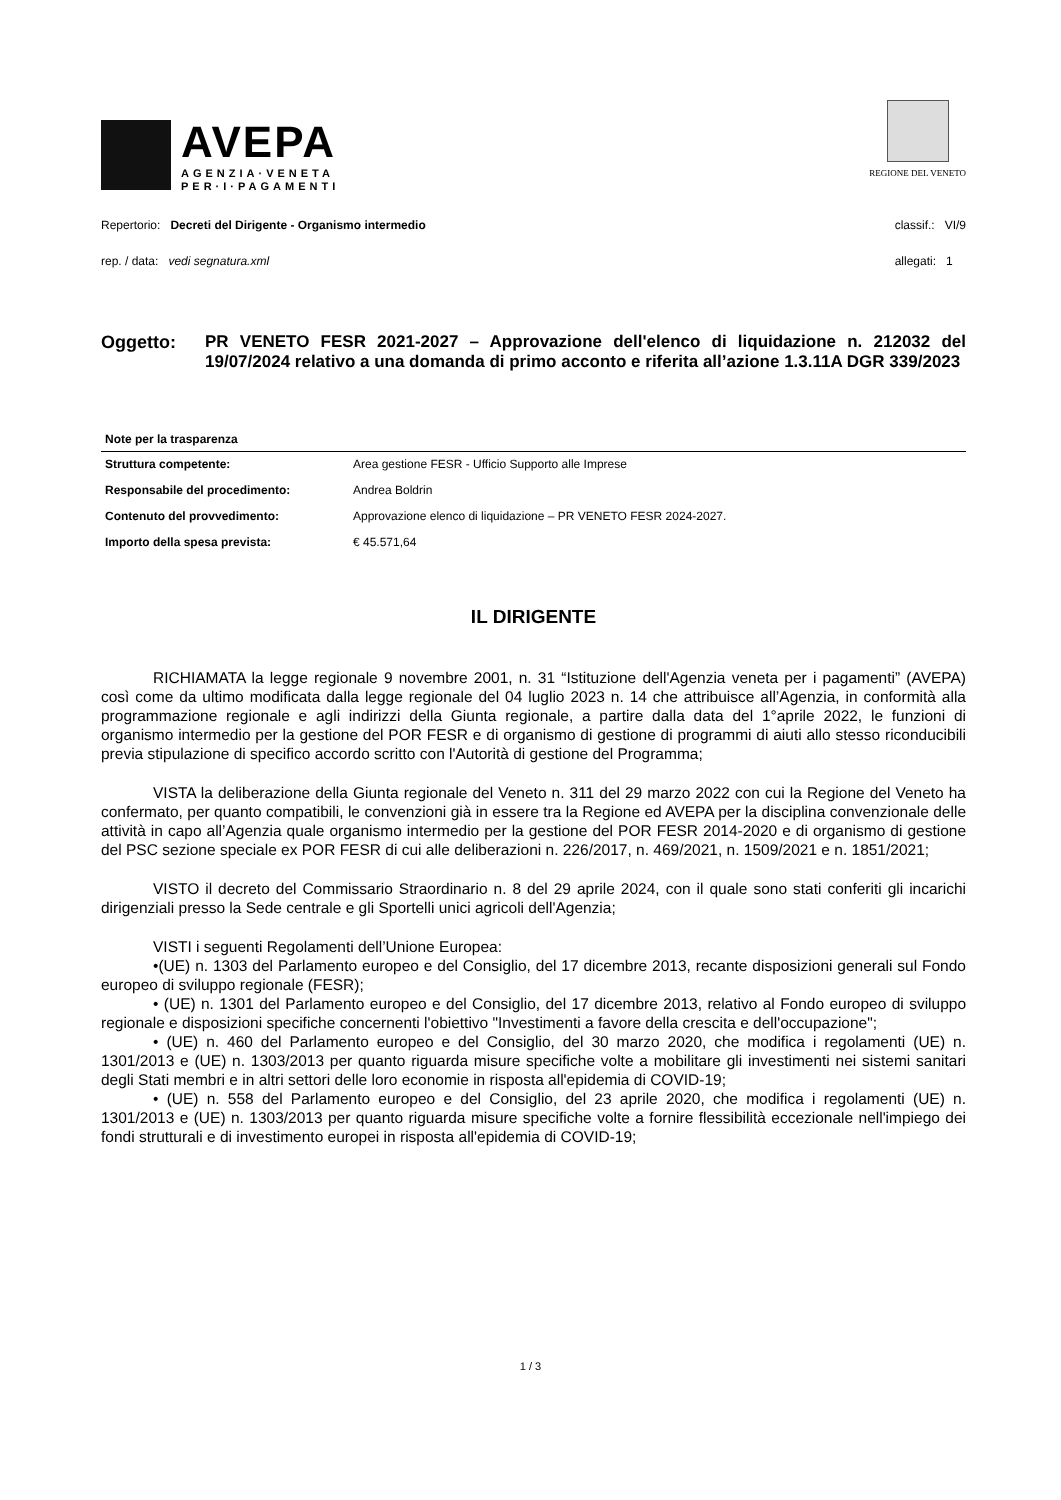AVEPA
AGENZIA·VENETA
PER·I·PAGAMENTI
REGIONE DEL VENETO
Repertorio: Decreti del Dirigente - Organismo intermedio
rep. / data: vedi segnatura.xml
classif.: VI/9
allegati: 1
Oggetto:
PR VENETO FESR 2021-2027 – Approvazione dell'elenco di liquidazione n. 212032 del 19/07/2024 relativo a una domanda di primo acconto e riferita all’azione 1.3.11A DGR 339/2023
Note per la trasparenza
| Struttura competente: | Area gestione FESR - Ufficio Supporto alle Imprese |
| Responsabile del procedimento: | Andrea Boldrin |
| Contenuto del provvedimento: | Approvazione elenco di liquidazione – PR VENETO FESR 2024-2027. |
| Importo della spesa prevista: | € 45.571,64 |
IL DIRIGENTE
RICHIAMATA la legge regionale 9 novembre 2001, n. 31 “Istituzione dell'Agenzia veneta per i pagamenti” (AVEPA) così come da ultimo modificata dalla legge regionale del 04 luglio 2023 n. 14 che attribuisce all’Agenzia, in conformità alla programmazione regionale e agli indirizzi della Giunta regionale, a partire dalla data del 1°aprile 2022, le funzioni di organismo intermedio per la gestione del POR FESR e di organismo di gestione di programmi di aiuti allo stesso riconducibili previa stipulazione di specifico accordo scritto con l'Autorità di gestione del Programma;
VISTA la deliberazione della Giunta regionale del Veneto n. 311 del 29 marzo 2022 con cui la Regione del Veneto ha confermato, per quanto compatibili, le convenzioni già in essere tra la Regione ed AVEPA per la disciplina convenzionale delle attività in capo all’Agenzia quale organismo intermedio per la gestione del POR FESR 2014-2020 e di organismo di gestione del PSC sezione speciale ex POR FESR di cui alle deliberazioni n. 226/2017, n. 469/2021, n. 1509/2021 e n. 1851/2021;
VISTO il decreto del Commissario Straordinario n. 8 del 29 aprile 2024, con il quale sono stati conferiti gli incarichi dirigenziali presso la Sede centrale e gli Sportelli unici agricoli dell'Agenzia;
VISTI i seguenti Regolamenti dell’Unione Europea:
•(UE) n. 1303 del Parlamento europeo e del Consiglio, del 17 dicembre 2013, recante disposizioni generali sul Fondo europeo di sviluppo regionale (FESR);
• (UE) n. 1301 del Parlamento europeo e del Consiglio, del 17 dicembre 2013, relativo al Fondo europeo di sviluppo regionale e disposizioni specifiche concernenti l'obiettivo "Investimenti a favore della crescita e dell'occupazione";
• (UE) n. 460 del Parlamento europeo e del Consiglio, del 30 marzo 2020, che modifica i regolamenti (UE) n. 1301/2013 e (UE) n. 1303/2013 per quanto riguarda misure specifiche volte a mobilitare gli investimenti nei sistemi sanitari degli Stati membri e in altri settori delle loro economie in risposta all'epidemia di COVID-19;
• (UE) n. 558 del Parlamento europeo e del Consiglio, del 23 aprile 2020, che modifica i regolamenti (UE) n. 1301/2013 e (UE) n. 1303/2013 per quanto riguarda misure specifiche volte a fornire flessibilità eccezionale nell'impiego dei fondi strutturali e di investimento europei in risposta all'epidemia di COVID-19;
1 / 3